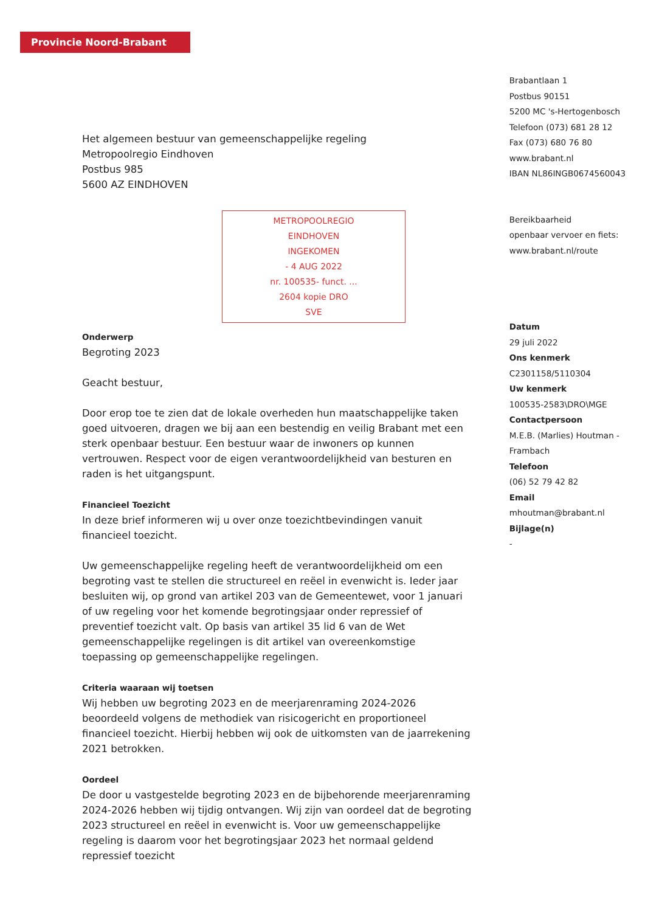Provincie Noord-Brabant
Het algemeen bestuur van gemeenschappelijke regeling
Metropoolregio Eindhoven
Postbus 985
5600 AZ EINDHOVEN
METROPOOLREGIO
EINDHOVEN
INGEKOMEN
- 4 AUG 2022
nr. 100535- funct. ...
2604 kopie DRO
SVE
Onderwerp
Begroting 2023
Geacht bestuur,
Door erop toe te zien dat de lokale overheden hun maatschappelijke taken goed uitvoeren, dragen we bij aan een bestendig en veilig Brabant met een sterk openbaar bestuur. Een bestuur waar de inwoners op kunnen vertrouwen. Respect voor de eigen verantwoordelijkheid van besturen en raden is het uitgangspunt.
Financieel Toezicht
In deze brief informeren wij u over onze toezichtbevindingen vanuit financieel toezicht.
Uw gemeenschappelijke regeling heeft de verantwoordelijkheid om een begroting vast te stellen die structureel en reëel in evenwicht is. Ieder jaar besluiten wij, op grond van artikel 203 van de Gemeentewet, voor 1 januari of uw regeling voor het komende begrotingsjaar onder repressief of preventief toezicht valt. Op basis van artikel 35 lid 6 van de Wet gemeenschappelijke regelingen is dit artikel van overeenkomstige toepassing op gemeenschappelijke regelingen.
Criteria waaraan wij toetsen
Wij hebben uw begroting 2023 en de meerjarenraming 2024-2026 beoordeeld volgens de methodiek van risicogericht en proportioneel financieel toezicht. Hierbij hebben wij ook de uitkomsten van de jaarrekening 2021 betrokken.
Oordeel
De door u vastgestelde begroting 2023 en de bijbehorende meerjarenraming 2024-2026 hebben wij tijdig ontvangen. Wij zijn van oordeel dat de begroting 2023 structureel en reëel in evenwicht is. Voor uw gemeenschappelijke regeling is daarom voor het begrotingsjaar 2023 het normaal geldend repressief toezicht
Brabantlaan 1
Postbus 90151
5200 MC 's-Hertogenbosch
Telefoon (073) 681 28 12
Fax (073) 680 76 80
www.brabant.nl
IBAN NL86INGB0674560043
Bereikbaarheid
openbaar vervoer en fiets:
www.brabant.nl/route
Datum
29 juli 2022
Ons kenmerk
C2301158/5110304
Uw kenmerk
100535-2583\DRO\MGE
Contactpersoon
M.E.B. (Marlies) Houtman -
Frambach
Telefoon
(06) 52 79 42 82
Email
mhoutman@brabant.nl
Bijlage(n)
-